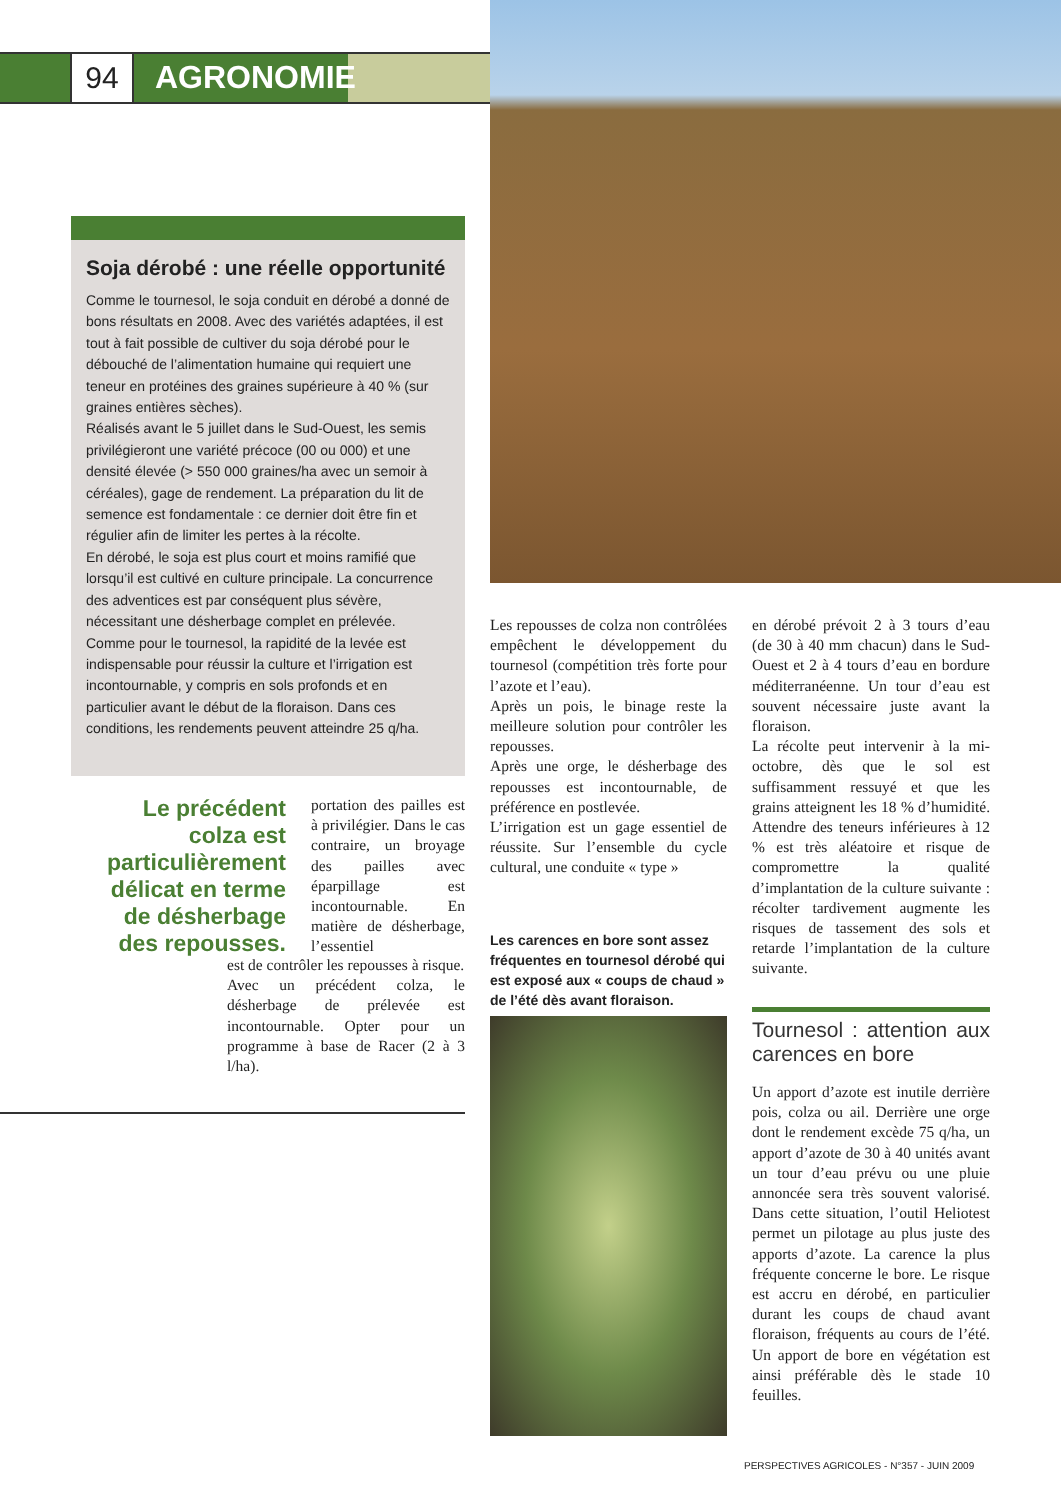94 AGRONOMIE
Soja dérobé : une réelle opportunité
Comme le tournesol, le soja conduit en dérobé a donné de bons résultats en 2008. Avec des variétés adaptées, il est tout à fait possible de cultiver du soja dérobé pour le débouché de l’alimentation humaine qui requiert une teneur en protéines des graines supérieure à 40 % (sur graines entières sèches).
Réalisés avant le 5 juillet dans le Sud-Ouest, les semis privilégieront une variété précoce (00 ou 000) et une densité élevée (> 550 000 graines/ha avec un semoir à céréales), gage de rendement. La préparation du lit de semence est fondamentale : ce dernier doit être fin et régulier afin de limiter les pertes à la récolte.
En dérobé, le soja est plus court et moins ramifié que lorsqu’il est cultivé en culture principale. La concurrence des adventices est par conséquent plus sévère, nécessitant une désherbage complet en prélevée.
Comme pour le tournesol, la rapidité de la levée est indispensable pour réussir la culture et l’irrigation est incontournable, y compris en sols profonds et en particulier avant le début de la floraison. Dans ces conditions, les rendements peuvent atteindre 25 q/ha.
Le précédent colza est particulièrement délicat en terme de désherbage des repousses.
portation des pailles est à privilégier. Dans le cas contraire, un broyage des pailles avec éparpillage est incontournable. En matière de désherbage, l’essentiel
est de contrôler les repousses à risque.
Avec un précédent colza, le désherbage de prélevée est incontournable. Opter pour un programme à base de Racer (2 à 3 l/ha).
Les repousses de colza non contrôlées empêchent le développement du tournesol (compétition très forte pour l’azote et l’eau).
Après un pois, le binage reste la meilleure solution pour contrôler les repousses.
Après une orge, le désherbage des repousses est incontournable, de préférence en postlevée.
L’irrigation est un gage essentiel de réussite. Sur l’ensemble du cycle cultural, une conduite « type »
Les carences en bore sont assez fréquentes en tournesol dérobé qui est exposé aux « coups de chaud » de l’été dès avant floraison.
en dérobé prévoit 2 à 3 tours d’eau (de 30 à 40 mm chacun) dans le Sud-Ouest et 2 à 4 tours d’eau en bordure méditerranéenne. Un tour d’eau est souvent nécessaire juste avant la floraison.
La récolte peut intervenir à la mi-octobre, dès que le sol est suffisamment ressuyé et que les grains atteignent les 18 % d’humidité. Attendre des teneurs inférieures à 12 % est très aléatoire et risque de compromettre la qualité d’implantation de la culture suivante : récolter tardivement augmente les risques de tassement des sols et retarde l’implantation de la culture suivante.
Tournesol : attention aux carences en bore
Un apport d’azote est inutile derrière pois, colza ou ail. Derrière une orge dont le rendement excède 75 q/ha, un apport d’azote de 30 à 40 unités avant un tour d’eau prévu ou une pluie annoncée sera très souvent valorisé. Dans cette situation, l’outil Heliotest permet un pilotage au plus juste des apports d’azote. La carence la plus fréquente concerne le bore. Le risque est accru en dérobé, en particulier durant les coups de chaud avant floraison, fréquents au cours de l’été. Un apport de bore en végétation est ainsi préférable dès le stade 10 feuilles.
PERSPECTIVES AGRICOLES - N°357 - JUIN 2009